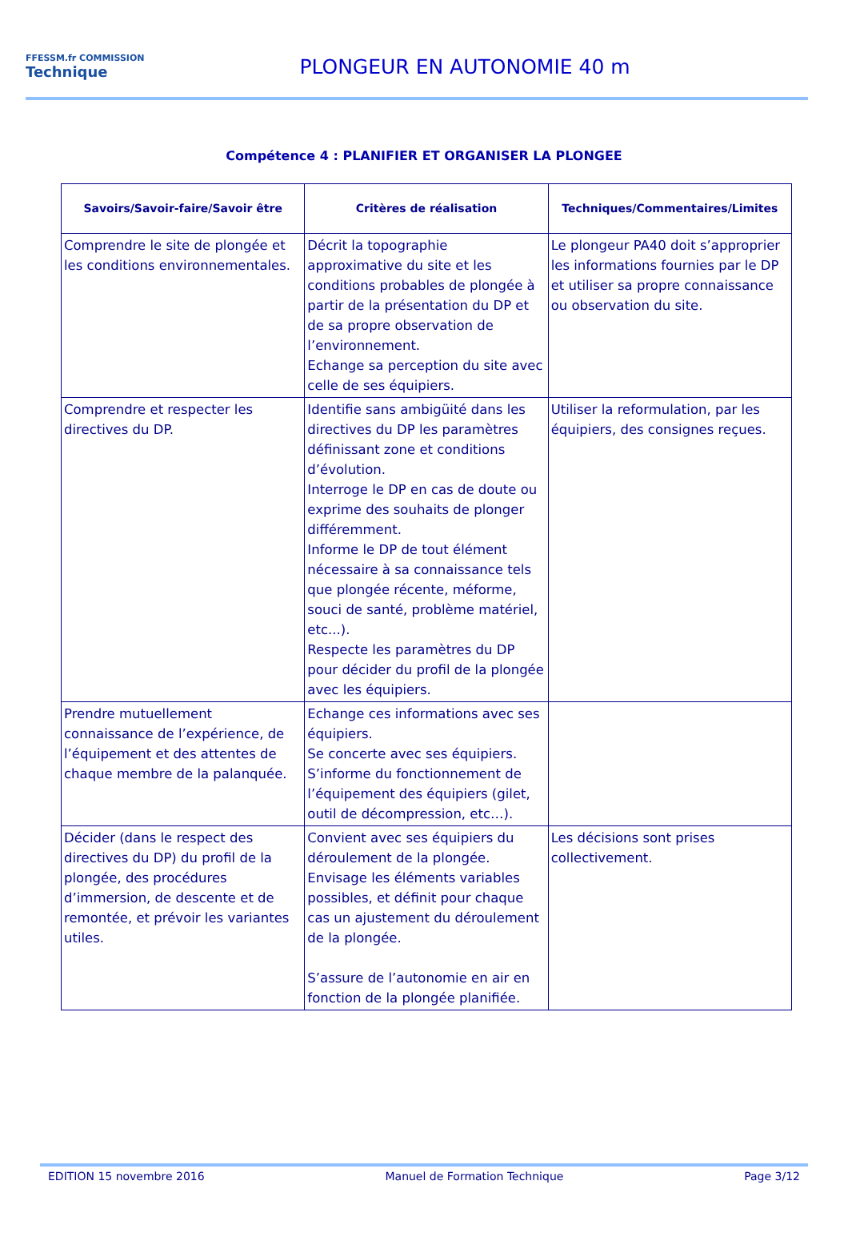FFESSM.fr COMMISSION
Technique
PLONGEUR EN AUTONOMIE 40 m
Compétence 4 : PLANIFIER ET ORGANISER LA PLONGEE
| Savoirs/Savoir-faire/Savoir être | Critères de réalisation | Techniques/Commentaires/Limites |
| --- | --- | --- |
| Comprendre le site de plongée et les conditions environnementales. | Décrit la topographie approximative du site et les conditions probables de plongée à partir de la présentation du DP et de sa propre observation de l’environnement. Echange sa perception du site avec celle de ses équipiers. | Le plongeur PA40 doit s’approprier les informations fournies par le DP et utiliser sa propre connaissance ou observation du site. |
| Comprendre et respecter les directives du DP. | Identifie sans ambigüité dans les directives du DP les paramètres définissant zone et conditions d’évolution. Interroge le DP en cas de doute ou exprime des souhaits de plonger différemment. Informe le DP de tout élément nécessaire à sa connaissance tels que plongée récente, méforme, souci de santé, problème matériel, etc...). Respecte les paramètres du DP pour décider du profil de la plongée avec les équipiers. | Utiliser la reformulation, par les équipiers, des consignes reçues. |
| Prendre mutuellement connaissance de l’expérience, de l’équipement et des attentes de chaque membre de la palanquée. | Echange ces informations avec ses équipiers. Se concerte avec ses équipiers. S’informe du fonctionnement de l’équipement des équipiers (gilet, outil de décompression, etc…). | |
| Décider (dans le respect des directives du DP) du profil de la plongée, des procédures d’immersion, de descente et de remontée, et prévoir les variantes utiles. | Convient avec ses équipiers du déroulement de la plongée. Envisage les éléments variables possibles, et définit pour chaque cas un ajustement du déroulement de la plongée. S’assure de l’autonomie en air en fonction de la plongée planifiée. | Les décisions sont prises collectivement. |
EDITION 15 novembre 2016 Manuel de Formation Technique Page 3/12